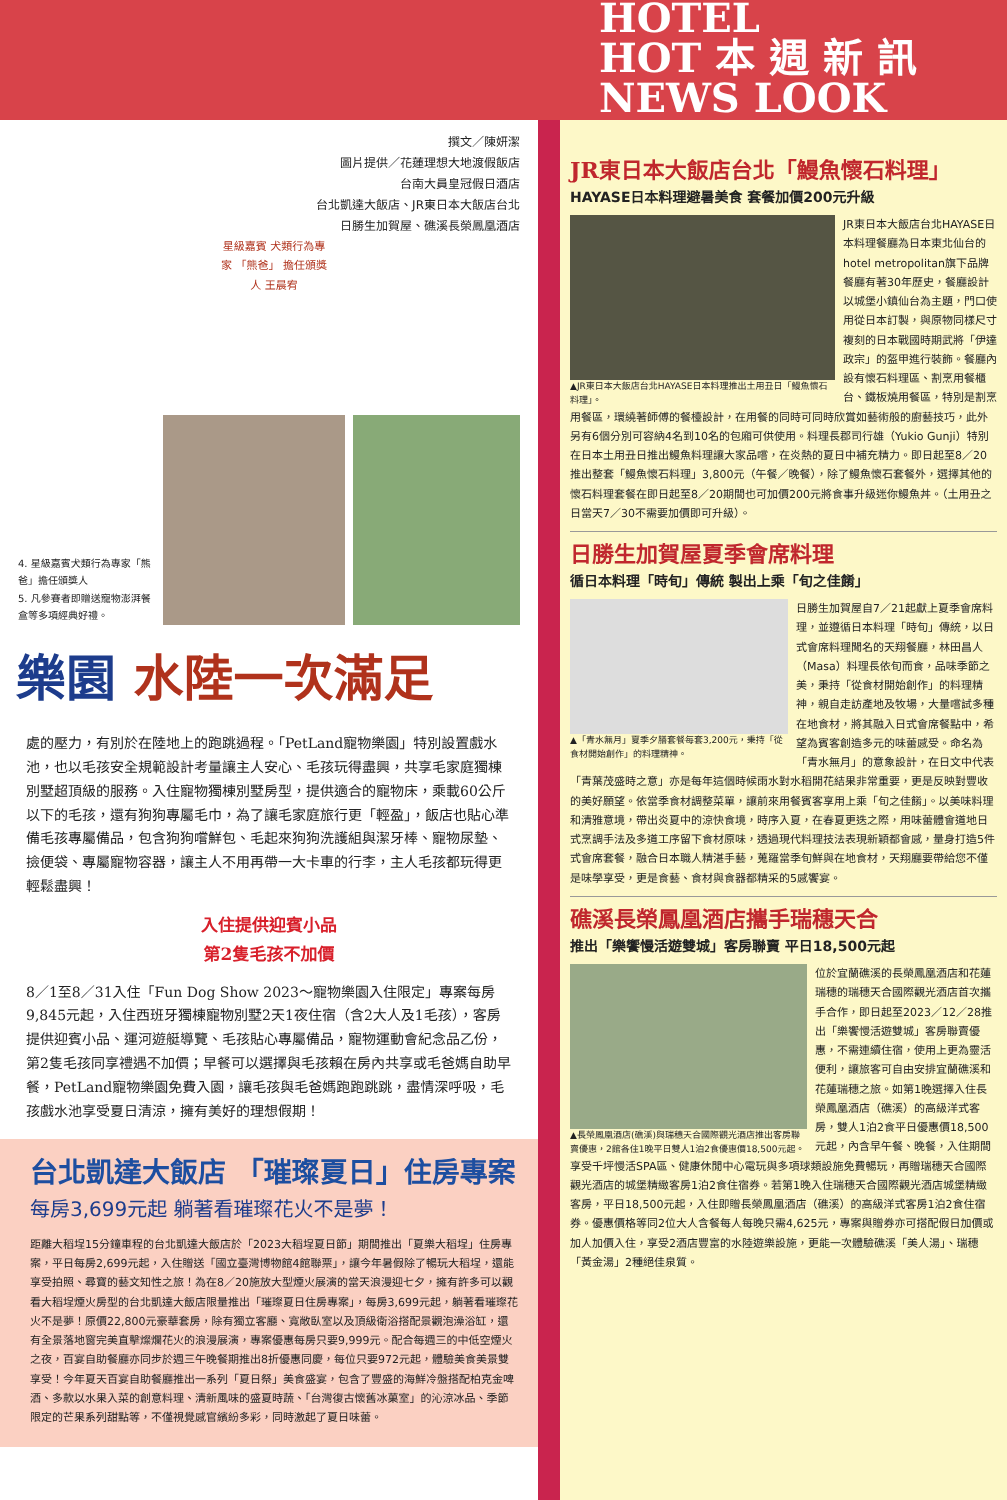HOTEL
HOT 本 週 新 訊
NEWS LOOK
撰文／陳妍潔
圖片提供／花蓮理想大地渡假飯店
台南大員皇冠假日酒店
台北凱達大飯店、JR東日本大飯店台北
日勝生加賀屋、礁溪長榮鳳凰酒店
星級嘉賓 犬類行為專家 「熊爸」 擔任頒獎人 王晨宥
4. 星級嘉賓犬類行為專家「熊爸」擔任頒獎人
5. 凡參賽者即贈送寵物澎湃餐盒等多項經典好禮。
樂園 水陸一次滿足
處的壓力，有別於在陸地上的跑跳過程。「PetLand寵物樂園」特別設置戲水池，也以毛孩安全規範設計考量讓主人安心、毛孩玩得盡興，共享毛家庭獨棟別墅超頂級的服務。入住寵物獨棟別墅房型，提供適合的寵物床，乘載60公斤以下的毛孩，還有狗狗專屬毛巾，為了讓毛家庭旅行更「輕盈」，飯店也貼心準備毛孩專屬備品，包含狗狗嚐鮮包、毛起來狗狗洗護組與潔牙棒、寵物尿墊、撿便袋、專屬寵物容器，讓主人不用再帶一大卡車的行李，主人毛孩都玩得更輕鬆盡興！
入住提供迎賓小品
第2隻毛孩不加價
8／1至8／31入住「Fun Dog Show 2023～寵物樂園入住限定」專案每房9,845元起，入住西班牙獨棟寵物別墅2天1夜住宿（含2大人及1毛孩），客房提供迎賓小品、運河遊艇導覽、毛孩貼心專屬備品，寵物運動會紀念品乙份，第2隻毛孩同享禮遇不加價；早餐可以選擇與毛孩賴在房內共享或毛爸媽自助早餐，PetLand寵物樂園免費入園，讓毛孩與毛爸媽跑跑跳跳，盡情深呼吸，毛孩戲水池享受夏日清涼，擁有美好的理想假期！
台北凱達大飯店 「璀璨夏日」住房專案
每房3,699元起 躺著看璀璨花火不是夢！
距離大稻埕15分鐘車程的台北凱達大飯店於「2023大稻埕夏日節」期間推出「夏樂大稻埕」住房專案，平日每房2,699元起，入住贈送「國立臺灣博物館4館聯票」，讓今年暑假除了暢玩大稻埕，還能享受拍照、尋寶的藝文知性之旅！為在8／20施放大型煙火展演的當天浪漫迎七夕，擁有許多可以觀看大稻埕煙火房型的台北凱達大飯店限量推出「璀璨夏日住房專案」，每房3,699元起，躺著看璀璨花火不是夢！原價22,800元豪華套房，除有獨立客廳、寬敞臥室以及頂級衛浴搭配景觀泡澡浴缸，還有全景落地窗完美直擊燦爛花火的浪漫展演，專案優惠每房只要9,999元。配合每週三的中低空煙火之夜，百宴自助餐廳亦同步於週三午晚餐期推出8折優惠同慶，每位只要972元起，體驗美食美景雙享受！今年夏天百宴自助餐廳推出一系列「夏日祭」美食盛宴，包含了豐盛的海鮮冷盤搭配柏克金啤酒、多款以水果入菜的創意料理、清新風味的盛夏時蔬、「台灣復古懷舊冰菓室」的沁涼冰品、季節限定的芒果系列甜點等，不僅視覺感官繽紛多彩，同時激起了夏日味蕾。
JR東日本大飯店台北「鰻魚懷石料理」
HAYASE日本料理避暑美食 套餐加價200元升級
▲JR東日本大飯店台北HAYASE日本料理推出土用丑日「鰻魚懷石料理」。
JR東日本大飯店台北HAYASE日本料理餐廳為日本東北仙台的hotel metropolitan旗下品牌餐廳有著30年歷史，餐廳設計以城堡小鎮仙台為主題，門口使用從日本訂製，與原物同樣尺寸複刻的日本戰國時期武將「伊達政宗」的盔甲進行裝飾。餐廳內設有懷石料理區、割烹用餐櫃台、鐵板燒用餐區，特別是割烹用餐區，環繞著師傅的餐檯設計，在用餐的同時可同時欣賞如藝術般的廚藝技巧，此外另有6個分別可容納4名到10名的包廂可供使用。料理長郡司行雄（Yukio Gunji）特別在日本土用丑日推出鰻魚料理讓大家品嚐，在炎熱的夏日中補充精力。即日起至8／20推出整套「鰻魚懷石料理」3,800元（午餐／晚餐），除了鰻魚懷石套餐外，選擇其他的懷石料理套餐在即日起至8／20期間也可加價200元將食事升級迷你鰻魚丼。（土用丑之日當天7／30不需要加價即可升級）。
日勝生加賀屋夏季會席料理
循日本料理「時旬」傳統 製出上乘「旬之佳餚」
▲「青水無月」夏季夕膳套餐每套3,200元，秉持「從食材開始創作」的料理精神。
日勝生加賀屋自7／21起獻上夏季會席料理，並遵循日本料理「時旬」傳統，以日式會席料理聞名的天翔餐廳，林田昌人（Masa）料理長依旬而食，品味季節之美，秉持「從食材開始創作」的料理精神，親自走訪產地及牧場，大量嚐試多種在地食材，將其融入日式會席餐點中，希望為賓客創造多元的味蕾感受。命名為「青水無月」的意象設計，在日文中代表「青葉茂盛時之意」亦是每年這個時候雨水對水稻開花結果非常重要，更是反映對豐收的美好願望。依當季食材調整菜單，讓前來用餐賓客享用上乘「旬之佳餚」。以美味料理和清雅意境，帶出炎夏中的涼快食境，時序入夏，在春夏更迭之際，用味蕾體會道地日式烹調手法及多道工序留下食材原味，透過現代料理技法表現新穎都會感，量身打造5件式會席套餐，融合日本職人精湛手藝，蒐羅當季旬鮮與在地食材，天翔廳要帶給您不僅是味學享受，更是食藝、食材與食器都精采的5感饗宴。
礁溪長榮鳳凰酒店攜手瑞穗天合
推出「樂饗慢活遊雙城」客房聯賣 平日18,500元起
▲長榮鳳凰酒店(礁溪)與瑞穗天合國際觀光酒店推出客房聯賣優惠，2館各住1晚平日雙人1泊2食優惠價18,500元起。
位於宜蘭礁溪的長榮鳳凰酒店和花蓮瑞穗的瑞穗天合國際觀光酒店首次攜手合作，即日起至2023／12／28推出「樂饗慢活遊雙城」客房聯賣優惠，不需連續住宿，使用上更為靈活便利，讓旅客可自由安排宜蘭礁溪和花蓮瑞穗之旅。如第1晚選擇入住長榮鳳凰酒店（礁溪）的高級洋式客房，雙人1泊2食平日優惠價18,500元起，內含早午餐、晚餐，入住期間享受千坪慢活SPA區、健康休閒中心電玩與多項球類設施免費暢玩，再贈瑞穗天合國際觀光酒店的城堡精緻客房1泊2食住宿券。若第1晚入住瑞穗天合國際觀光酒店城堡精緻客房，平日18,500元起，入住即贈長榮鳳凰酒店（礁溪）的高級洋式客房1泊2食住宿券。優惠價格等同2位大人含餐每人每晚只需4,625元，專案與贈券亦可搭配假日加價或加人加價入住，享受2酒店豐富的水陸遊樂設施，更能一次體驗礁溪「美人湯」、瑞穗「黃金湯」2種絕佳泉質。